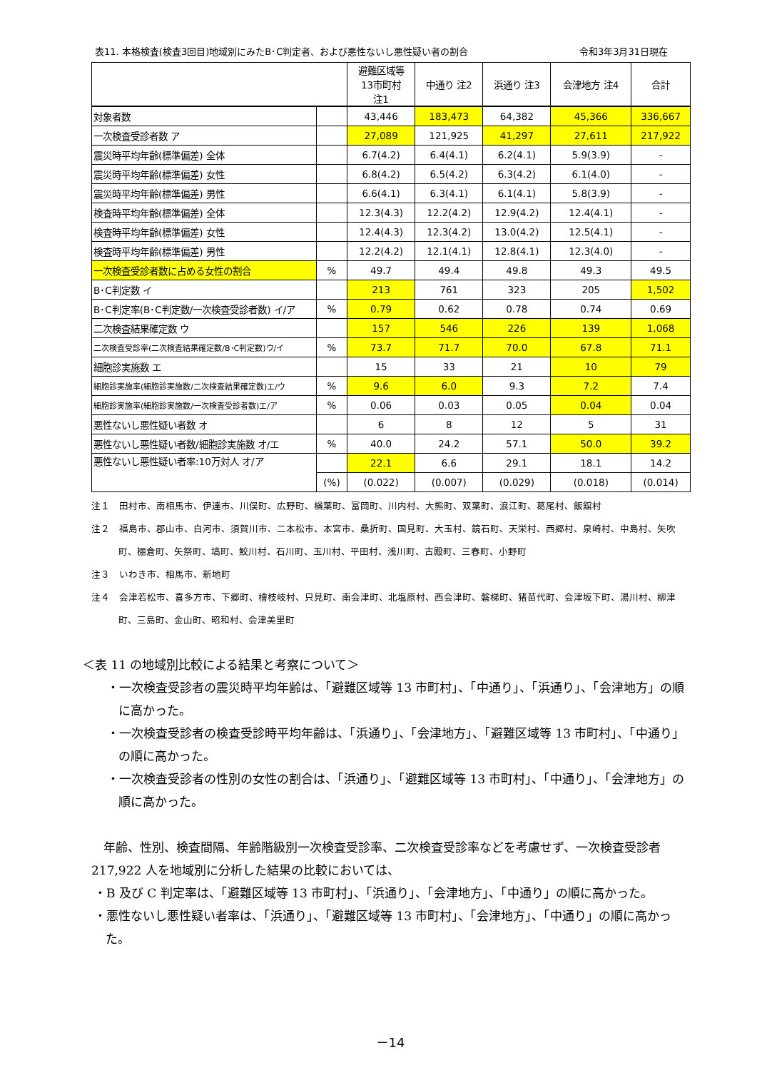表11. 本格検査(検査3回目)地域別にみたB･C判定者、および悪性ないし悪性疑い者の割合 令和3年3月31日現在
| | | 避難区域等 13市町村 注1 | 中通り 注2 | 浜通り 注3 | 会津地方 注4 | 合計 |
| --- | --- | --- | --- | --- | --- | --- |
| 対象者数 | | 43,446 | 183,473 | 64,382 | 45,366 | 336,667 |
| 一次検査受診者数 ア | | 27,089 | 121,925 | 41,297 | 27,611 | 217,922 |
| 震災時平均年齢(標準偏差) 全体 | | 6.7(4.2) | 6.4(4.1) | 6.2(4.1) | 5.9(3.9) | - |
| 震災時平均年齢(標準偏差) 女性 | | 6.8(4.2) | 6.5(4.2) | 6.3(4.2) | 6.1(4.0) | - |
| 震災時平均年齢(標準偏差) 男性 | | 6.6(4.1) | 6.3(4.1) | 6.1(4.1) | 5.8(3.9) | - |
| 検査時平均年齢(標準偏差) 全体 | | 12.3(4.3) | 12.2(4.2) | 12.9(4.2) | 12.4(4.1) | - |
| 検査時平均年齢(標準偏差) 女性 | | 12.4(4.3) | 12.3(4.2) | 13.0(4.2) | 12.5(4.1) | - |
| 検査時平均年齢(標準偏差) 男性 | | 12.2(4.2) | 12.1(4.1) | 12.8(4.1) | 12.3(4.0) | - |
| 一次検査受診者数に占める女性の割合 | % | 49.7 | 49.4 | 49.8 | 49.3 | 49.5 |
| B･C判定数 イ | | 213 | 761 | 323 | 205 | 1,502 |
| B･C判定率(B･C判定数/一次検査受診者数) イ/ア | % | 0.79 | 0.62 | 0.78 | 0.74 | 0.69 |
| 二次検査結果確定数 ウ | | 157 | 546 | 226 | 139 | 1,068 |
| 二次検査受診率(二次検査結果確定数/B･C判定数)ウ/イ | % | 73.7 | 71.7 | 70.0 | 67.8 | 71.1 |
| 細胞診実施数 エ | | 15 | 33 | 21 | 10 | 79 |
| 細胞診実施率(細胞診実施数/二次検査結果確定数)エ/ウ | % | 9.6 | 6.0 | 9.3 | 7.2 | 7.4 |
| 細胞診実施率(細胞診実施数/一次検査受診者数)エ/ア | % | 0.06 | 0.03 | 0.05 | 0.04 | 0.04 |
| 悪性ないし悪性疑い者数 オ | | 6 | 8 | 12 | 5 | 31 |
| 悪性ないし悪性疑い者数/細胞診実施数 オ/エ | % | 40.0 | 24.2 | 57.1 | 50.0 | 39.2 |
| 悪性ないし悪性疑い者率:10万対人 オ/ア | | 22.1 | 6.6 | 29.1 | 18.1 | 14.2 |
| | (%) | (0.022) | (0.007) | (0.029) | (0.018) | (0.014) |
注１　田村市、南相馬市、伊達市、川俣町、広野町、楢葉町、富岡町、川内村、大熊町、双葉町、浪江町、葛尾村、飯舘村
注２　福島市、郡山市、白河市、須賀川市、二本松市、本宮市、桑折町、国見町、大玉村、鏡石町、天栄村、西郷村、泉崎村、中島村、矢吹町、棚倉町、矢祭町、塙町、鮫川村、石川町、玉川村、平田村、浅川町、古殿町、三春町、小野町
注３　いわき市、相馬市、新地町
注４　会津若松市、喜多方市、下郷町、檜枝岐村、只見町、南会津町、北塩原村、西会津町、磐梯町、猪苗代町、会津坂下町、湯川村、柳津町、三島町、金山町、昭和村、会津美里町
＜表 11 の地域別比較による結果と考察について＞
・一次検査受診者の震災時平均年齢は、「避難区域等 13 市町村」、「中通り」、「浜通り」、「会津地方」の順に高かった。
・一次検査受診者の検査受診時平均年齢は、「浜通り」、「会津地方」、「避難区域等 13 市町村」、「中通り」の順に高かった。
・一次検査受診者の性別の女性の割合は、「浜通り」、「避難区域等 13 市町村」、「中通り」、「会津地方」の順に高かった。
　年齢、性別、検査間隔、年齢階級別一次検査受診率、二次検査受診率などを考慮せず、一次検査受診者 217,922 人を地域別に分析した結果の比較においては、
・B 及び C 判定率は、「避難区域等 13 市町村」、「浜通り」、「会津地方」、「中通り」の順に高かった。
・悪性ないし悪性疑い者率は、「浜通り」、「避難区域等 13 市町村」、「会津地方」、「中通り」の順に高かった。
－14